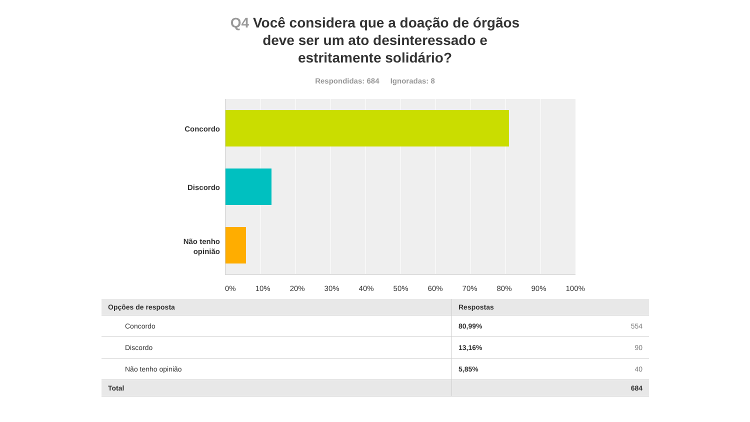Q4 Você considera que a doação de órgãos
deve ser um ato desinteressado e
estritamente solidário?
Respondidas: 684 Ignoradas: 8
Concordo
Discordo
Não tenho opinião
0% 10% 20% 30% 40% 50% 60% 70% 80% 90% 100%
| Opções de resposta | Respostas | |
| --- | --- | --- |
| Concordo | 80,99% | 554 |
| Discordo | 13,16% | 90 |
| Não tenho opinião | 5,85% | 40 |
| Total | | 684 |